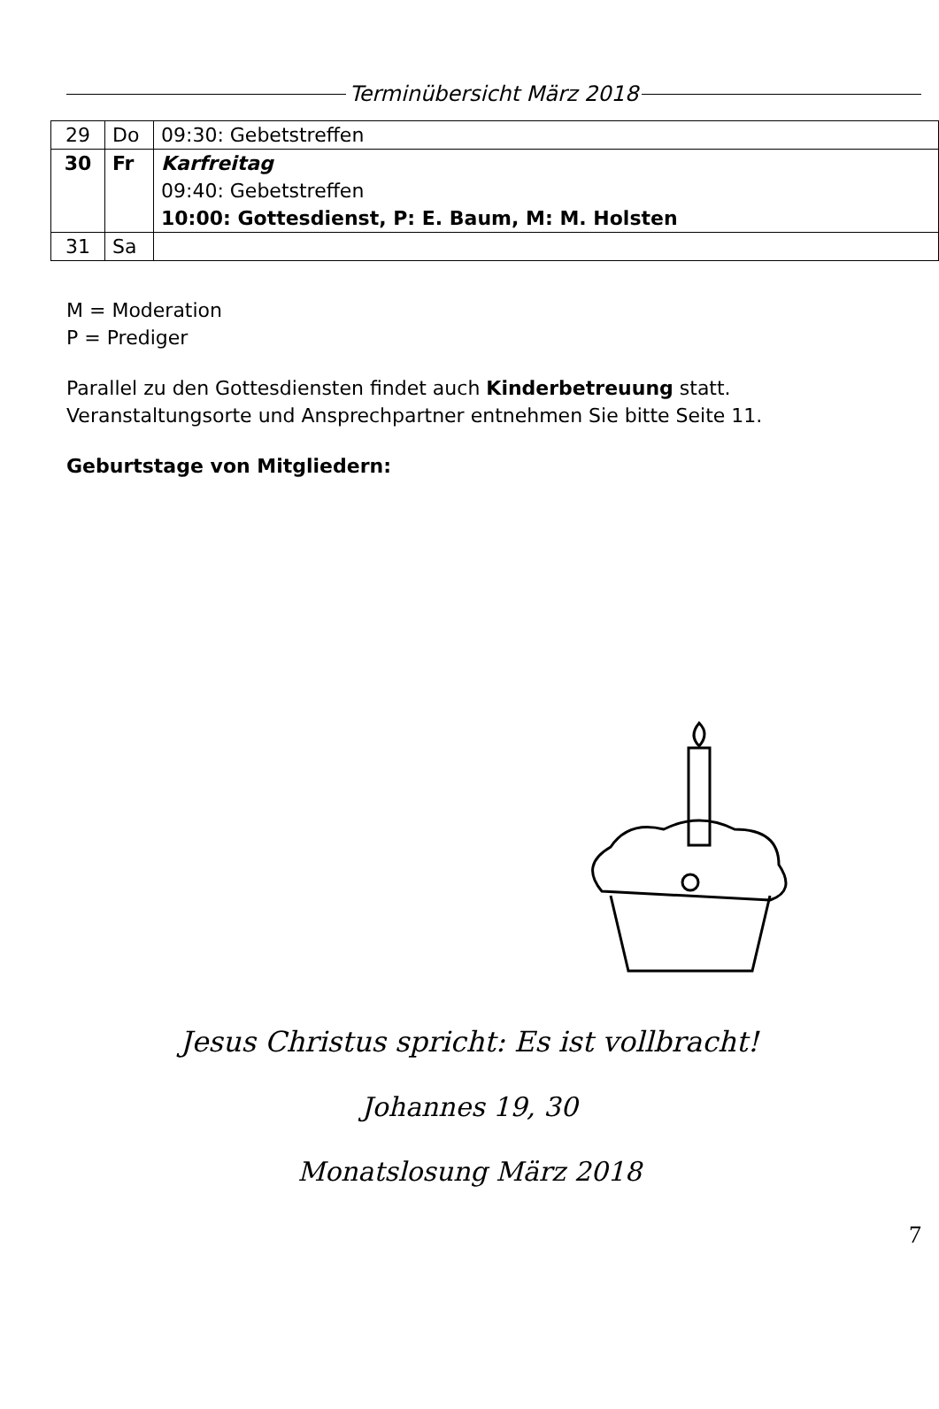Terminübersicht März 2018
| 29 | Do | 09:30: Gebetstreffen |
| 30 | Fr | Karfreitag 09:40: Gebetstreffen 10:00: Gottesdienst, P: E. Baum, M: M. Holsten |
| 31 | Sa | |
M = Moderation
P = Prediger
Parallel zu den Gottesdiensten findet auch Kinderbetreuung statt.
Veranstaltungsorte und Ansprechpartner entnehmen Sie bitte Seite 11.
Geburtstage von Mitgliedern:
Jesus Christus spricht: Es ist vollbracht!
Johannes 19, 30
Monatslosung März 2018
7